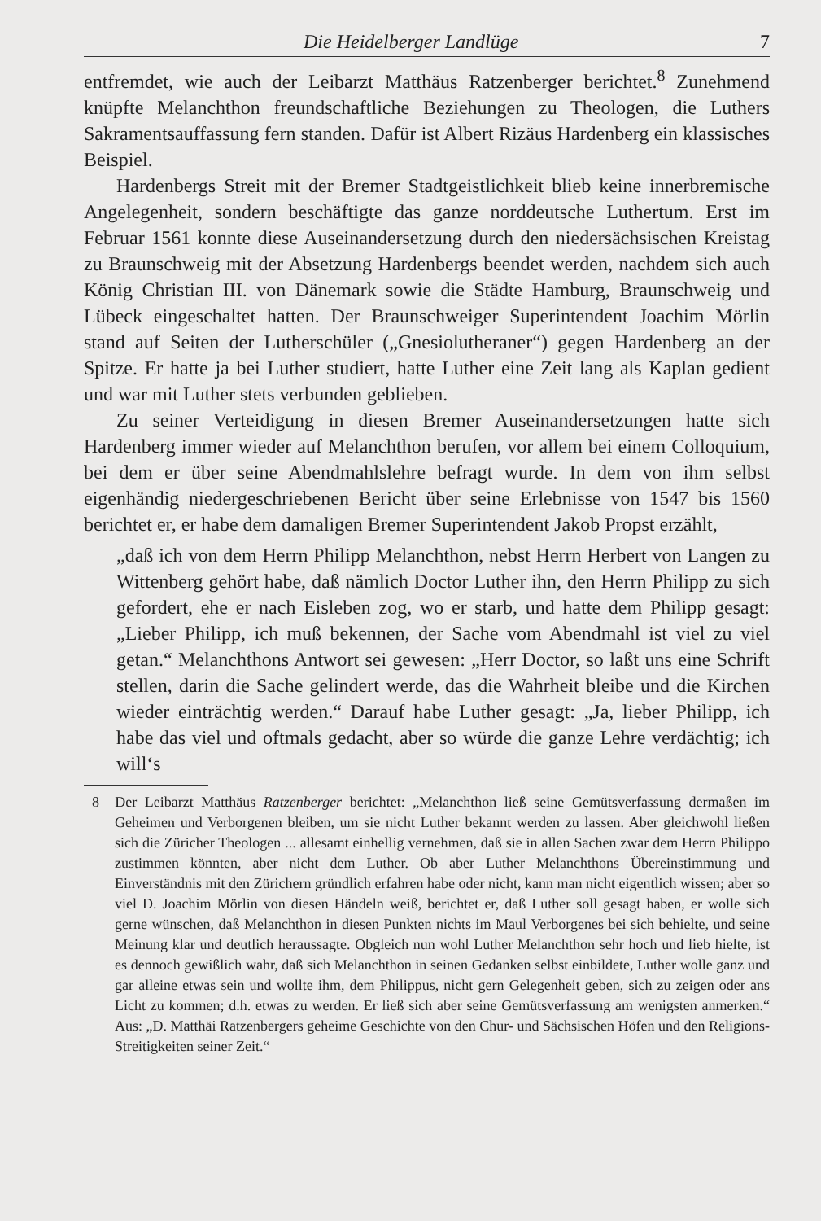Die Heidelberger Landlüge 7
entfremdet, wie auch der Leibarzt Matthäus Ratzenberger berichtet.<sup>8</sup> Zunehmend knüpfte Melanchthon freundschaftliche Beziehungen zu Theologen, die Luthers Sakramentsauffassung fern standen. Dafür ist Albert Rizäus Hardenberg ein klassisches Beispiel.
Hardenbergs Streit mit der Bremer Stadtgeistlichkeit blieb keine innerbremische Angelegenheit, sondern beschäftigte das ganze norddeutsche Luthertum. Erst im Februar 1561 konnte diese Auseinandersetzung durch den niedersächsischen Kreistag zu Braunschweig mit der Absetzung Hardenbergs beendet werden, nachdem sich auch König Christian III. von Dänemark sowie die Städte Hamburg, Braunschweig und Lübeck eingeschaltet hatten. Der Braunschweiger Superintendent Joachim Mörlin stand auf Seiten der Lutherschüler („Gnesiolutheraner“) gegen Hardenberg an der Spitze. Er hatte ja bei Luther studiert, hatte Luther eine Zeit lang als Kaplan gedient und war mit Luther stets verbunden geblieben.
Zu seiner Verteidigung in diesen Bremer Auseinandersetzungen hatte sich Hardenberg immer wieder auf Melanchthon berufen, vor allem bei einem Colloquium, bei dem er über seine Abendmahlslehre befragt wurde. In dem von ihm selbst eigenhändig niedergeschriebenen Bericht über seine Erlebnisse von 1547 bis 1560 berichtet er, er habe dem damaligen Bremer Superintendent Jakob Propst erzählt,
„daß ich von dem Herrn Philipp Melanchthon, nebst Herrn Herbert von Langen zu Wittenberg gehört habe, daß nämlich Doctor Luther ihn, den Herrn Philipp zu sich gefordert, ehe er nach Eisleben zog, wo er starb, und hatte dem Philipp gesagt: „Lieber Philipp, ich muß bekennen, der Sache vom Abendmahl ist viel zu viel getan.“ Melanchthons Antwort sei gewesen: „Herr Doctor, so laßt uns eine Schrift stellen, darin die Sache gelindert werde, das die Wahrheit bleibe und die Kirchen wieder einträchtig werden.“ Darauf habe Luther gesagt: „Ja, lieber Philipp, ich habe das viel und oftmals gedacht, aber so würde die ganze Lehre verdächtig; ich will‘s
8 Der Leibarzt Matthäus Ratzenberger berichtet: „Melanchthon ließ seine Gemütsverfassung dermaßen im Geheimen und Verborgenen bleiben, um sie nicht Luther bekannt werden zu lassen. Aber gleichwohl ließen sich die Züricher Theologen ... allesamt einhellig vernehmen, daß sie in allen Sachen zwar dem Herrn Philippo zustimmen könnten, aber nicht dem Luther. Ob aber Luther Melanchthons Übereinstimmung und Einverständnis mit den Zürichern gründlich erfahren habe oder nicht, kann man nicht eigentlich wissen; aber so viel D. Joachim Mörlin von diesen Händeln weiß, berichtet er, daß Luther soll gesagt haben, er wolle sich gerne wünschen, daß Melanchthon in diesen Punkten nichts im Maul Verborgenes bei sich behielte, und seine Meinung klar und deutlich heraussagte. Obgleich nun wohl Luther Melanchthon sehr hoch und lieb hielte, ist es dennoch gewißlich wahr, daß sich Melanchthon in seinen Gedanken selbst einbildete, Luther wolle ganz und gar alleine etwas sein und wollte ihm, dem Philippus, nicht gern Gelegenheit geben, sich zu zeigen oder ans Licht zu kommen; d.h. etwas zu werden. Er ließ sich aber seine Gemütsverfassung am wenigsten anmerken.“ Aus: „D. Matthäi Ratzenbergers geheime Geschichte von den Chur- und Sächsischen Höfen und den Religions-Streitigkeiten seiner Zeit.“